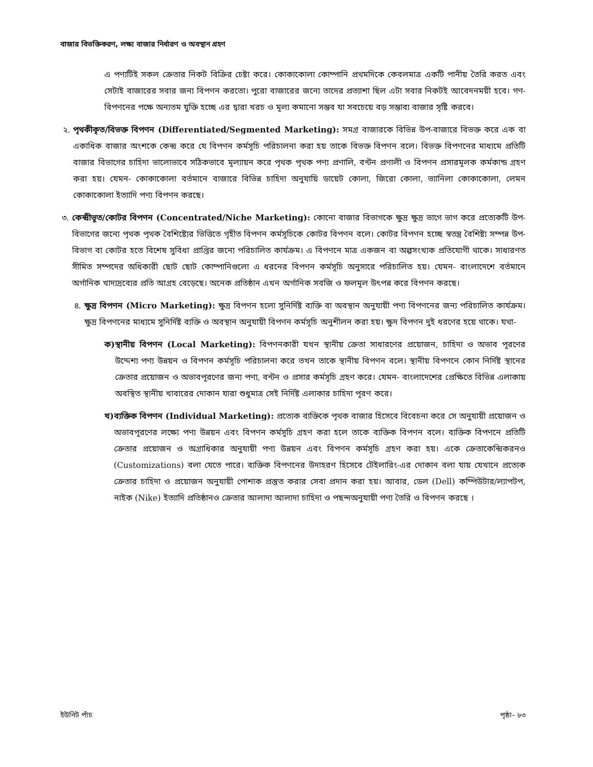বাজার বিভক্তিকরণ, লক্ষ্য বাজার নির্ধারণ ও অবস্থান গ্রহণ
এ পণ্যটিই সকল ক্রেতার নিকট বিক্রির চেষ্টা করে। কোকাকোলা কোম্পানি প্রথমদিকে কেবলমাত্র একটি পানীয় তৈরি করত এবং সেটাই বাজারের সবার জন্য বিপণন করতো। পুরো বাজারের জন্যে তাদের প্রত্যাশা ছিল এটা সবার নিকটই আবেদনময়ী হবে। গণ-বিপণনের পক্ষে অন্যতম যুক্তি হচ্ছে এর দ্বারা খরচ ও মূল্য কমানো সম্ভব যা সবচেয়ে বড় সম্ভাব্য বাজার সৃষ্টি করবে।
২. পৃথকীকৃত/বিভক্ত বিপণন (Differentiated/Segmented Marketing): সমগ্র বাজারকে বিভিন্ন উপ-বাজারে বিভক্ত করে এক বা একাধিক বাজার অংশকে কেন্দ্র করে যে বিপণন কর্মসূচি পরিচালনা করা হয় তাকে বিভক্ত বিপণন বলে। বিভক্ত বিপণনের মাধ্যমে প্রতিটি বাজার বিভাগের চাহিদা ভালোভাবে সঠিকভাবে মূল্যায়ন করে পৃথক পৃথক পণ্য প্রণালি, বন্টন প্রণালী ও বিপণন প্রসারমূলক কর্মকান্ড গ্রহণ করা হয়। যেমন- কোকাকোলা বর্তমানে বাজারে বিভিন্ন চাহিদা অনুযায়ি ডায়েট কোলা, জিরো কোলা, ভ্যানিলা কোকাকোলা, লেমন কোকাকোলা ইত্যাদি পণ্য বিপণন করছে।
৩. কেন্দ্রীভূত/কোটর বিপণন (Concentrated/Niche Marketing): কোনো বাজার বিভাগকে ক্ষুদ্র ক্ষুদ্র ভাগে ভাগ করে প্রত্যেকটি উপ-বিভাগের জন্যে পৃথক পৃথক বৈশিষ্ট্যের ভিত্তিতে গৃহীত বিপণন কর্মসূচিকে কোটর বিপণন বলে। কোটর বিপণন হচ্ছে স্বতন্ত্র বৈশিষ্ট্য সম্পন্ন উপ-বিভাগ বা কোটর হতে বিশেষ সুবিধা প্রাপ্তির জন্যে পরিচালিত কার্যক্রম। এ বিপণনে মাত্র একজন বা অল্পসংখ্যক প্রতিযোগী থাকে। সাধারণত সীমিত সম্পদের অধিকারী ছোট ছোট কোম্পানিগুলো এ ধরনের বিপণন কর্মসূচি অনুসারে পরিচালিত হয়। যেমন- বাংলাদেশে বর্তমানে অর্গানিক খাদ্যদ্রব্যের প্রতি আগ্রহ বেড়েছে। অনেক প্রতিষ্ঠান এখন অর্গানিক সবজি ও ফলমূল উৎপন্ন করে বিপণন করছে।
৪. ক্ষুদ্র বিপণন (Micro Marketing): ক্ষুদ্র বিপণন হলো সুনির্দিষ্ট ব্যক্তি বা অবস্থান অনুযায়ী পণ্য বিপণনের জন্য পরিচালিত কার্যক্রম। ক্ষুদ্র বিপণনের মাধ্যমে সুনির্দিষ্ট ব্যক্তি ও অবস্থান অনুযায়ী বিপণন কর্মসূচি অনুশীলন করা হয়। ক্ষুদ বিপণন দুই ধরণের হয়ে থাকে। যথা-
ক) স্থানীয় বিপণন (Local Marketing): বিপণনকারী যখন স্থানীয় ক্রেতা সাধারণের প্রয়োজন, চাহিদা ও অভাব পূরণের উদ্দেশ্য পণ্য উন্নয়ন ও বিপণন কর্মসূচি পরিচালনা করে তখন তাকে স্থানীয় বিপণন বলে। স্থানীয় বিপণনে কোন নির্দিষ্ট স্থানের ক্রেতার প্রয়োজন ও অভাবপূরণের জন্য পণ্য, বন্টন ও প্রসার কর্মসূচি গ্রহণ করে। যেমন- বাংলাদেশের প্রেক্ষিতে বিভিন্ন এলাকায় অবস্থিত স্থানীয় খাবারের দোকান যারা শুধুমাত্র সেই নির্দিষ্ট এলাকার চাহিদা পূরণ করে।
খ) ব্যক্তিক বিপণন (Individual Marketing): প্রত্যেক ব্যক্তিকে পৃথক বাজার হিসেবে বিবেচনা করে সে অনুযায়ী প্রয়োজন ও অভাবপূরণের লক্ষ্যে পণ্য উন্নয়ন এবং বিপণন কর্মসূচি গ্রহণ করা হলে তাকে ব্যক্তিক বিপণন বলে। ব্যক্তিক বিপণনে প্রতিটি ক্রেতার প্রয়োজন ও অগ্রাধিকার অনুযায়ী পণ্য উন্নয়ন এবং বিপণন কর্মসূচি গ্রহণ করা হয়। একে ক্রেতাকেন্দ্রিকরনও (Customizations) বলা যেতে পারে। ব্যক্তিক বিপণনের উদাহরণ হিসেবে টেইলারিং-এর দোকান বলা যায় যেখানে প্রত্যেক ক্রেতার চাহিদা ও প্রয়োজন অনুযায়ী পোশাক প্রস্তুত করার সেবা প্রদান করা হয়। আবার, ডেল (Dell) কম্পিউটার/ল্যাপটপ, নাইক (Nike) ইত্যাদি প্রতিষ্ঠানও ক্রেতার আলাদা আলাদা চাহিদা ও পছন্দঅনুযায়ী পণ্য তৈরি ও বিপণন করছে ।
ইউনিট পাঁচ পৃষ্ঠা– ৮৩